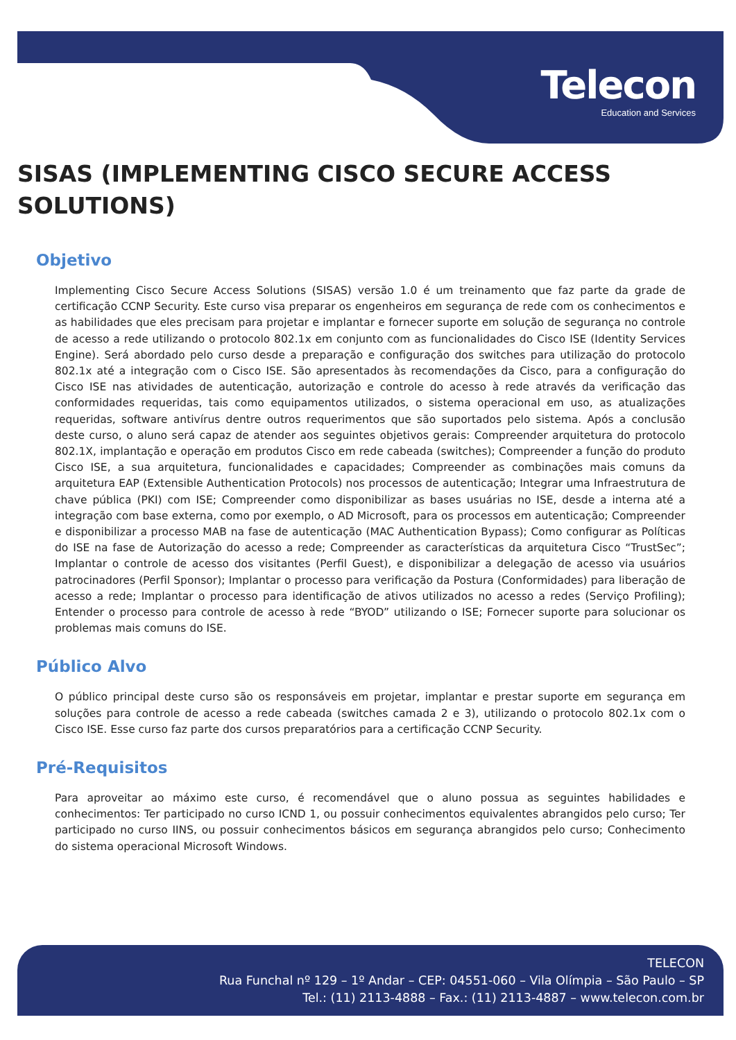Telecon
Education and Services
SISAS (IMPLEMENTING CISCO SECURE ACCESS SOLUTIONS)
Objetivo
Implementing Cisco Secure Access Solutions (SISAS) versão 1.0 é um treinamento que faz parte da grade de certificação CCNP Security. Este curso visa preparar os engenheiros em segurança de rede com os conhecimentos e as habilidades que eles precisam para projetar e implantar e fornecer suporte em solução de segurança no controle de acesso a rede utilizando o protocolo 802.1x em conjunto com as funcionalidades do Cisco ISE (Identity Services Engine). Será abordado pelo curso desde a preparação e configuração dos switches para utilização do protocolo 802.1x até a integração com o Cisco ISE. São apresentados às recomendações da Cisco, para a configuração do Cisco ISE nas atividades de autenticação, autorização e controle do acesso à rede através da verificação das conformidades requeridas, tais como equipamentos utilizados, o sistema operacional em uso, as atualizações requeridas, software antivírus dentre outros requerimentos que são suportados pelo sistema. Após a conclusão deste curso, o aluno será capaz de atender aos seguintes objetivos gerais: Compreender arquitetura do protocolo 802.1X, implantação e operação em produtos Cisco em rede cabeada (switches); Compreender a função do produto Cisco ISE, a sua arquitetura, funcionalidades e capacidades; Compreender as combinações mais comuns da arquitetura EAP (Extensible Authentication Protocols) nos processos de autenticação; Integrar uma Infraestrutura de chave pública (PKI) com ISE; Compreender como disponibilizar as bases usuárias no ISE, desde a interna até a integração com base externa, como por exemplo, o AD Microsoft, para os processos em autenticação; Compreender e disponibilizar a processo MAB na fase de autenticação (MAC Authentication Bypass); Como configurar as Políticas do ISE na fase de Autorização do acesso a rede; Compreender as características da arquitetura Cisco “TrustSec”; Implantar o controle de acesso dos visitantes (Perfil Guest), e disponibilizar a delegação de acesso via usuários patrocinadores (Perfil Sponsor); Implantar o processo para verificação da Postura (Conformidades) para liberação de acesso a rede; Implantar o processo para identificação de ativos utilizados no acesso a redes (Serviço Profiling); Entender o processo para controle de acesso à rede “BYOD” utilizando o ISE; Fornecer suporte para solucionar os problemas mais comuns do ISE.
Público Alvo
O público principal deste curso são os responsáveis em projetar, implantar e prestar suporte em segurança em soluções para controle de acesso a rede cabeada (switches camada 2 e 3), utilizando o protocolo 802.1x com o Cisco ISE. Esse curso faz parte dos cursos preparatórios para a certificação CCNP Security.
Pré-Requisitos
Para aproveitar ao máximo este curso, é recomendável que o aluno possua as seguintes habilidades e conhecimentos: Ter participado no curso ICND 1, ou possuir conhecimentos equivalentes abrangidos pelo curso; Ter participado no curso IINS, ou possuir conhecimentos básicos em segurança abrangidos pelo curso; Conhecimento do sistema operacional Microsoft Windows.
TELECON
Rua Funchal nº 129 – 1º Andar – CEP: 04551-060 – Vila Olímpia – São Paulo – SP
Tel.: (11) 2113-4888 – Fax.: (11) 2113-4887 – www.telecon.com.br